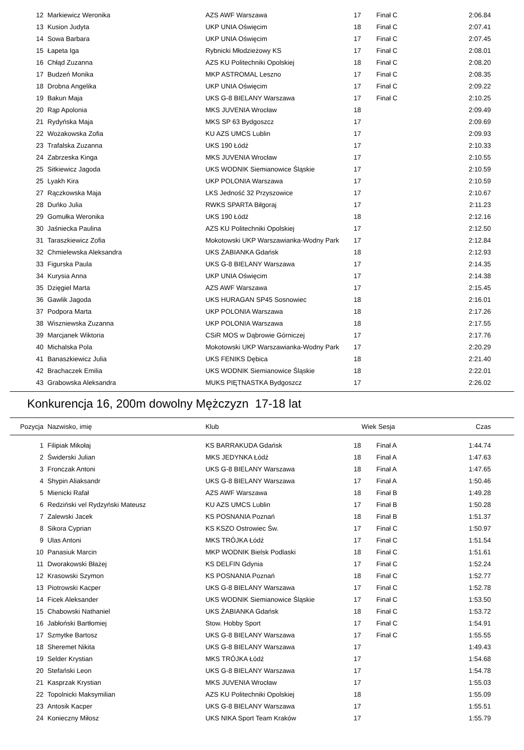| 12 | Markiewicz Weronika | AZS AWF Warszawa | 17 | Finał C | 2:06.84 |
| 13 | Kusion Judyta | UKP UNIA Oświęcim | 18 | Finał C | 2:07.41 |
| 14 | Sowa Barbara | UKP UNIA Oświęcim | 17 | Finał C | 2:07.45 |
| 15 | Łapeta Iga | Rybnicki Młodzieżowy KS | 17 | Finał C | 2:08.01 |
| 16 | Chłąd Zuzanna | AZS KU Politechniki Opolskiej | 18 | Finał C | 2:08.20 |
| 17 | Budzeń Monika | MKP ASTROMAL Leszno | 17 | Finał C | 2:08.35 |
| 18 | Drobna Angelika | UKP UNIA Oświęcim | 17 | Finał C | 2:09.22 |
| 19 | Bakun Maja | UKS G-8 BIELANY Warszawa | 17 | Finał C | 2:10.25 |
| 20 | Rąp Apolonia | MKS JUVENIA Wrocław | 18 | | 2:09.49 |
| 21 | Rydyńska Maja | MKS SP 63 Bydgoszcz | 17 | | 2:09.69 |
| 22 | Wożakowska Zofia | KU AZS UMCS Lublin | 17 | | 2:09.93 |
| 23 | Trafalska Zuzanna | UKS 190 Łódź | 17 | | 2:10.33 |
| 24 | Zabrzeska Kinga | MKS JUVENIA Wrocław | 17 | | 2:10.55 |
| 25 | Sitkiewicz Jagoda | UKS WODNIK Siemianowice Śląskie | 17 | | 2:10.59 |
| 25 | Lyakh Kira | UKP POLONIA Warszawa | 17 | | 2:10.59 |
| 27 | Rączkowska Maja | LKS Jedność 32 Przyszowice | 17 | | 2:10.67 |
| 28 | Duńko Julia | RWKS SPARTA Biłgoraj | 17 | | 2:11.23 |
| 29 | Gomułka Weronika | UKS 190 Łódź | 18 | | 2:12.16 |
| 30 | Jaśniecka Paulina | AZS KU Politechniki Opolskiej | 17 | | 2:12.50 |
| 31 | Taraszkiewicz Zofia | Mokotowski UKP Warszawianka-Wodny Park | 17 | | 2:12.84 |
| 32 | Chmielewska Aleksandra | UKS ŻABIANKA Gdańsk | 18 | | 2:12.93 |
| 33 | Figurska Paula | UKS G-8 BIELANY Warszawa | 17 | | 2:14.35 |
| 34 | Kurysia Anna | UKP UNIA Oświęcim | 17 | | 2:14.38 |
| 35 | Dzięgiel Marta | AZS AWF Warszawa | 17 | | 2:15.45 |
| 36 | Gawlik Jagoda | UKS HURAGAN SP45 Sosnowiec | 18 | | 2:16.01 |
| 37 | Podpora Marta | UKP POLONIA Warszawa | 18 | | 2:17.26 |
| 38 | Wiszniewska Zuzanna | UKP POLONIA Warszawa | 18 | | 2:17.55 |
| 39 | Marcjanek Wiktoria | CSiR MOS w Dąbrowie Górniczej | 17 | | 2:17.76 |
| 40 | Michalska Pola | Mokotowski UKP Warszawianka-Wodny Park | 17 | | 2:20.29 |
| 41 | Banaszkiewicz Julia | UKS FENIKS Dębica | 18 | | 2:21.40 |
| 42 | Brachaczek Emilia | UKS WODNIK Siemianowice Śląskie | 18 | | 2:22.01 |
| 43 | Grabowska Aleksandra | MUKS PIĘTNASTKA Bydgoszcz | 17 | | 2:26.02 |
Konkurencja 16, 200m dowolny Mężczyzn 17-18 lat
| Pozycja | Nazwisko, imię | Klub | Wiek | Sesja | Czas |
| --- | --- | --- | --- | --- | --- |
| 1 | Filipiak Mikołaj | KS BARRAKUDA Gdańsk | 18 | Finał A | 1:44.74 |
| 2 | Świderski Julian | MKS JEDYNKA Łódź | 18 | Finał A | 1:47.63 |
| 3 | Fronczak Antoni | UKS G-8 BIELANY Warszawa | 18 | Finał A | 1:47.65 |
| 4 | Shypin Aliaksandr | UKS G-8 BIELANY Warszawa | 17 | Finał A | 1:50.46 |
| 5 | Mienicki Rafał | AZS AWF Warszawa | 18 | Finał B | 1:49.28 |
| 6 | Redziński vel Rydzyński Mateusz | KU AZS UMCS Lublin | 17 | Finał B | 1:50.28 |
| 7 | Zalewski Jacek | KS POSNANIA Poznań | 18 | Finał B | 1:51.37 |
| 8 | Sikora Cyprian | KS KSZO Ostrowiec Św. | 17 | Finał C | 1:50.97 |
| 9 | Ulas Antoni | MKS TRÓJKA Łódź | 17 | Finał C | 1:51.54 |
| 10 | Panasiuk Marcin | MKP WODNIK Bielsk Podlaski | 18 | Finał C | 1:51.61 |
| 11 | Dworakowski Błażej | KS DELFIN Gdynia | 17 | Finał C | 1:52.24 |
| 12 | Krasowski Szymon | KS POSNANIA Poznań | 18 | Finał C | 1:52.77 |
| 13 | Piotrowski Kacper | UKS G-8 BIELANY Warszawa | 17 | Finał C | 1:52.78 |
| 14 | Ficek Aleksander | UKS WODNIK Siemianowice Śląskie | 17 | Finał C | 1:53.50 |
| 15 | Chabowski Nathaniel | UKS ŻABIANKA Gdańsk | 18 | Finał C | 1:53.72 |
| 16 | Jabłoński Bartłomiej | Stow. Hobby Sport | 17 | Finał C | 1:54.91 |
| 17 | Szmytke Bartosz | UKS G-8 BIELANY Warszawa | 17 | Finał C | 1:55.55 |
| 18 | Sheremet Nikita | UKS G-8 BIELANY Warszawa | 17 | | 1:49.43 |
| 19 | Selder Krystian | MKS TRÓJKA Łódź | 17 | | 1:54.68 |
| 20 | Stefański Leon | UKS G-8 BIELANY Warszawa | 17 | | 1:54.78 |
| 21 | Kasprzak Krystian | MKS JUVENIA Wrocław | 17 | | 1:55.03 |
| 22 | Topolnicki Maksymilian | AZS KU Politechniki Opolskiej | 18 | | 1:55.09 |
| 23 | Antosik Kacper | UKS G-8 BIELANY Warszawa | 17 | | 1:55.51 |
| 24 | Konieczny Miłosz | UKS NIKA Sport Team Kraków | 17 | | 1:55.79 |